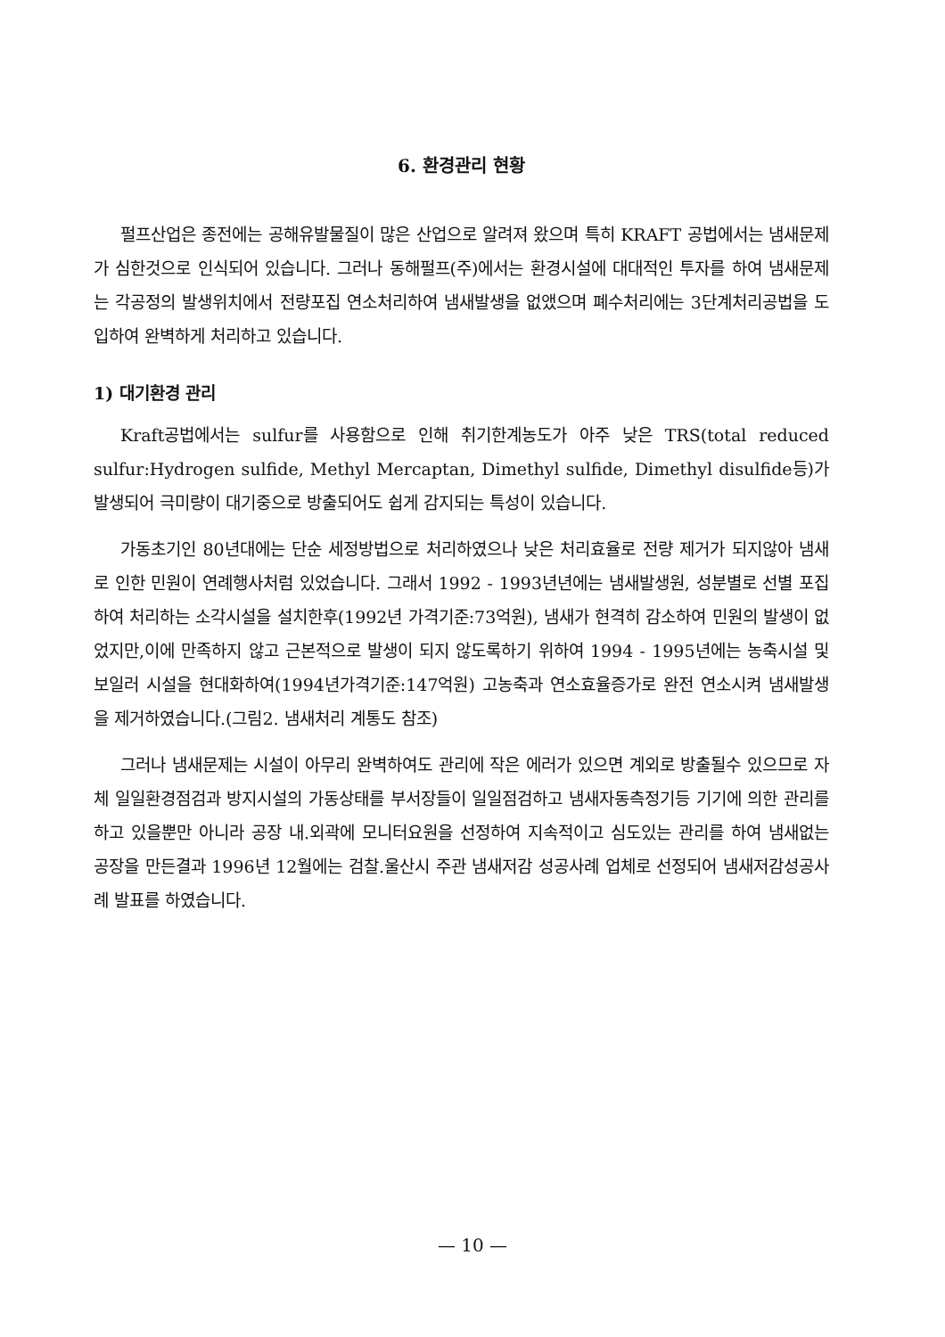6. 환경관리 현황
펄프산업은 종전에는 공해유발물질이 많은 산업으로 알려져 왔으며 특히 KRAFT 공법에서는 냄새문제가 심한것으로 인식되어 있습니다. 그러나 동해펄프(주)에서는 환경시설에 대대적인 투자를 하여 냄새문제는 각공정의 발생위치에서 전량포집 연소처리하여 냄새발생을 없앴으며 폐수처리에는 3단계처리공법을 도입하여 완벽하게 처리하고 있습니다.
1) 대기환경 관리
Kraft공법에서는 sulfur를 사용함으로 인해 취기한계농도가 아주 낮은 TRS(total reduced sulfur:Hydrogen sulfide, Methyl Mercaptan, Dimethyl sulfide, Dimethyl disulfide등)가 발생되어 극미량이 대기중으로 방출되어도 쉽게 감지되는 특성이 있습니다.
가동초기인 80년대에는 단순 세정방법으로 처리하였으나 낮은 처리효율로 전량 제거가 되지않아 냄새로 인한 민원이 연례행사처럼 있었습니다. 그래서 1992 - 1993년년에는 냄새발생원, 성분별로 선별 포집하여 처리하는 소각시설을 설치한후(1992년 가격기준:73억원), 냄새가 현격히 감소하여 민원의 발생이 없었지만,이에 만족하지 않고 근본적으로 발생이 되지 않도록하기 위하여 1994 - 1995년에는 농축시설 및 보일러 시설을 현대화하여(1994년가격기준:147억원) 고농축과 연소효율증가로 완전 연소시켜 냄새발생을 제거하였습니다.(그림2. 냄새처리 계통도 참조)
그러나 냄새문제는 시설이 아무리 완벽하여도 관리에 작은 에러가 있으면 계외로 방출될수 있으므로 자체 일일환경점검과 방지시설의 가동상태를 부서장들이 일일점검하고 냄새자동측정기등 기기에 의한 관리를 하고 있을뿐만 아니라 공장 내.외곽에 모니터요원을 선정하여 지속적이고 심도있는 관리를 하여 냄새없는 공장을 만든결과 1996년 12월에는 검찰.울산시 주관 냄새저감 성공사례 업체로 선정되어 냄새저감성공사례 발표를 하였습니다.
— 10 —